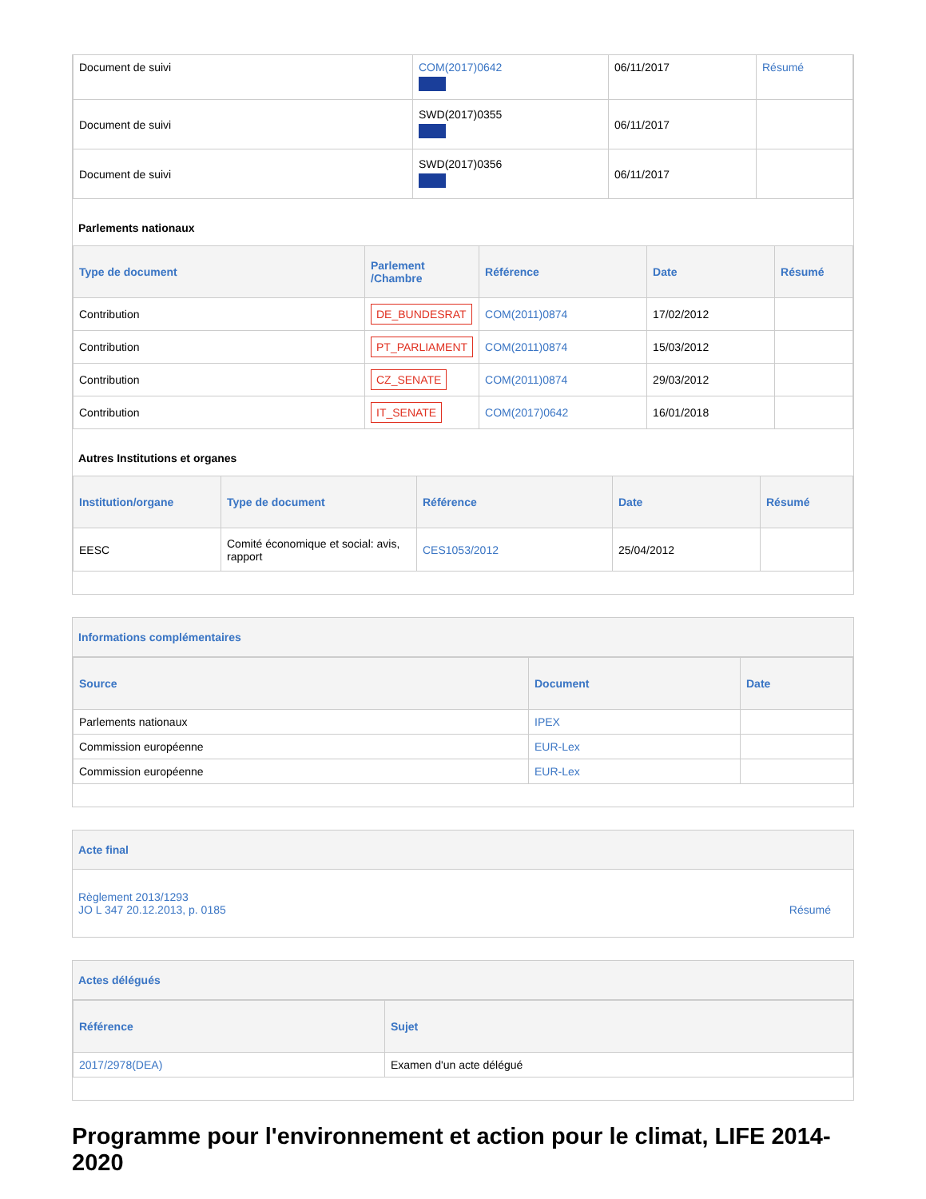| Document de suivi | COM(2017)0642 | 06/11/2017 | Résumé |
| Document de suivi | SWD(2017)0355 | 06/11/2017 | |
| Document de suivi | SWD(2017)0356 | 06/11/2017 | |
Parlements nationaux
| Type de document | Parlement /Chambre | Référence | Date | Résumé |
| --- | --- | --- | --- | --- |
| Contribution | DE_BUNDESRAT | COM(2011)0874 | 17/02/2012 | |
| Contribution | PT_PARLIAMENT | COM(2011)0874 | 15/03/2012 | |
| Contribution | CZ_SENATE | COM(2011)0874 | 29/03/2012 | |
| Contribution | IT_SENATE | COM(2017)0642 | 16/01/2018 | |
Autres Institutions et organes
| Institution/organe | Type de document | Référence | Date | Résumé |
| --- | --- | --- | --- | --- |
| EESC | Comité économique et social: avis, rapport | CES1053/2012 | 25/04/2012 | |
Informations complémentaires
| Source | Document | Date |
| --- | --- | --- |
| Parlements nationaux | IPEX | |
| Commission européenne | EUR-Lex | |
| Commission européenne | EUR-Lex | |
Acte final
Règlement 2013/1293
JO L 347 20.12.2013, p. 0185
Résumé
Actes délégués
| Référence | Sujet |
| --- | --- |
| 2017/2978(DEA) | Examen d'un acte délégué |
Programme pour l'environnement et action pour le climat, LIFE 2014-2020